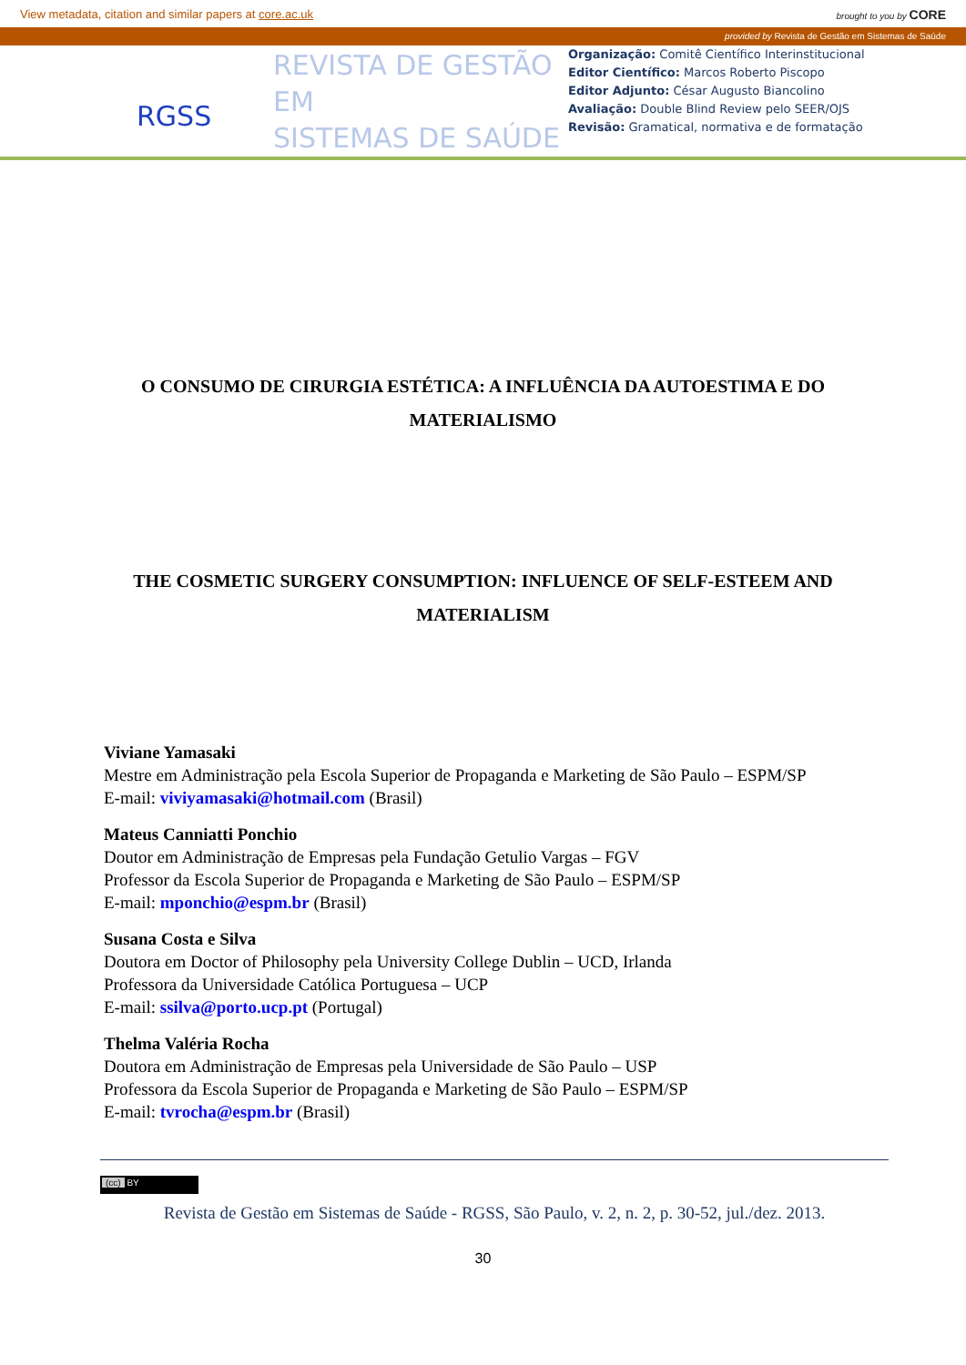View metadata, citation and similar papers at core.ac.uk brought to you by CORE
provided by Revista de Gestão em Sistemas de Saúde
RGSS
REVISTA DE GESTÃO EM
SISTEMAS DE SAÚDE
Organização: Comitê Científico Interinstitucional
Editor Científico: Marcos Roberto Piscopo
Editor Adjunto: César Augusto Biancolino
Avaliação: Double Blind Review pelo SEER/OJS
Revisão: Gramatical, normativa e de formatação
O CONSUMO DE CIRURGIA ESTÉTICA: A INFLUÊNCIA DA AUTOESTIMA E DO MATERIALISMO
THE COSMETIC SURGERY CONSUMPTION: INFLUENCE OF SELF-ESTEEM AND MATERIALISM
Viviane Yamasaki
Mestre em Administração pela Escola Superior de Propaganda e Marketing de São Paulo – ESPM/SP
E-mail: viviyamasaki@hotmail.com (Brasil)
Mateus Canniatti Ponchio
Doutor em Administração de Empresas pela Fundação Getulio Vargas – FGV
Professor da Escola Superior de Propaganda e Marketing de São Paulo – ESPM/SP
E-mail: mponchio@espm.br (Brasil)
Susana Costa e Silva
Doutora em Doctor of Philosophy pela University College Dublin – UCD, Irlanda
Professora da Universidade Católica Portuguesa – UCP
E-mail: ssilva@porto.ucp.pt (Portugal)
Thelma Valéria Rocha
Doutora em Administração de Empresas pela Universidade de São Paulo – USP
Professora da Escola Superior de Propaganda e Marketing de São Paulo – ESPM/SP
E-mail: tvrocha@espm.br (Brasil)
(cc) BY
Revista de Gestão em Sistemas de Saúde - RGSS, São Paulo, v. 2, n. 2, p. 30-52, jul./dez. 2013.
30